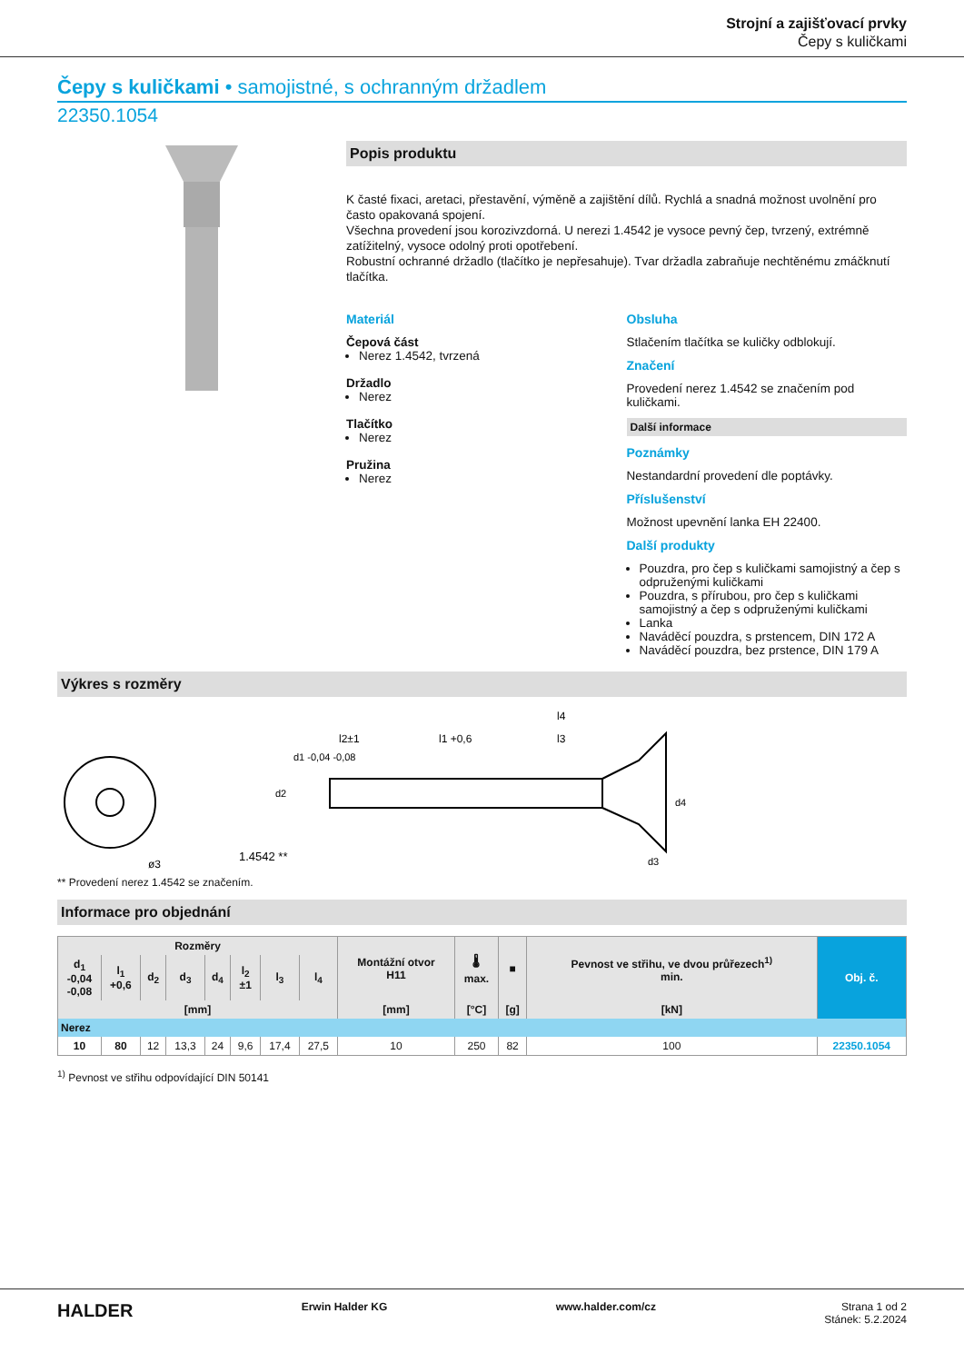Strojní a zajišťovací prvky
Čepy s kuličkami
Čepy s kuličkami • samojistné, s ochranným držadlem
22350.1054
Popis produktu
K časté fixaci, aretaci, přestavění, výměně a zajištění dílů. Rychlá a snadná možnost uvolnění pro často opakovaná spojení.
Všechna provedení jsou korozivzdorná. U nerezi 1.4542 je vysoce pevný čep, tvrzený, extrémně zatížitelný, vysoce odolný proti opotřebení.
Robustní ochranné držadlo (tlačítko je nepřesahuje). Tvar držadla zabraňuje nechtěnému zmáčknutí tlačítka.
Materiál
Čepová část
Nerez 1.4542, tvrzená
Držadlo
Nerez
Tlačítko
Nerez
Pružina
Nerez
Obsluha
Stlačením tlačítka se kuličky odblokují.
Značení
Provedení nerez 1.4542 se značením pod kuličkami.
Další informace
Poznámky
Nestandardní provedení dle poptávky.
Příslušenství
Možnost upevnění lanka EH 22400.
Další produkty
Pouzdra, pro čep s kuličkami samojistný a čep s odpruženými kuličkami
Pouzdra, s přírubou, pro čep s kuličkami samojistný a čep s odpruženými kuličkami
Lanka
Naváděcí pouzdra, s prstencem, DIN 172 A
Naváděcí pouzdra, bez prstence, DIN 179 A
Výkres s rozměry
1.4542 **
ø3
l2±1
l1 +0,6
l3
l4
d1 -0,04 -0,08
d2
d3
d4
** Provedení nerez 1.4542 se značením.
Informace pro objednání
| Rozměry | | | | | | | | Montážní otvor H11 | 🌡 max. | ■ | Pevnost ve střihu, ve dvou průřezech<sup>1)</sup> min. | Obj. č. |
| --- | --- | --- | --- | --- | --- | --- | --- | --- | --- | --- | --- | --- |
| d<sub>1</sub> -0,04 -0,08 | l<sub>1</sub> +0,6 | d<sub>2</sub> | d<sub>3</sub> | d<sub>4</sub> | l<sub>2</sub> ±1 | l<sub>3</sub> | l<sub>4</sub> | | | | | |
| [mm] | | | | | | | | [mm] | [°C] | [g] | [kN] | |
| Nerez | | | | | | | | | | | | |
| 10 | 80 | 12 | 13,3 | 24 | 9,6 | 17,4 | 27,5 | 10 | 250 | 82 | 100 | 22350.1054 |
<sup>1)</sup> Pevnost ve střihu odpovídající DIN 50141
HALDER Erwin Halder KG www.halder.com/cz Strana 1 od 2
Stánek: 5.2.2024